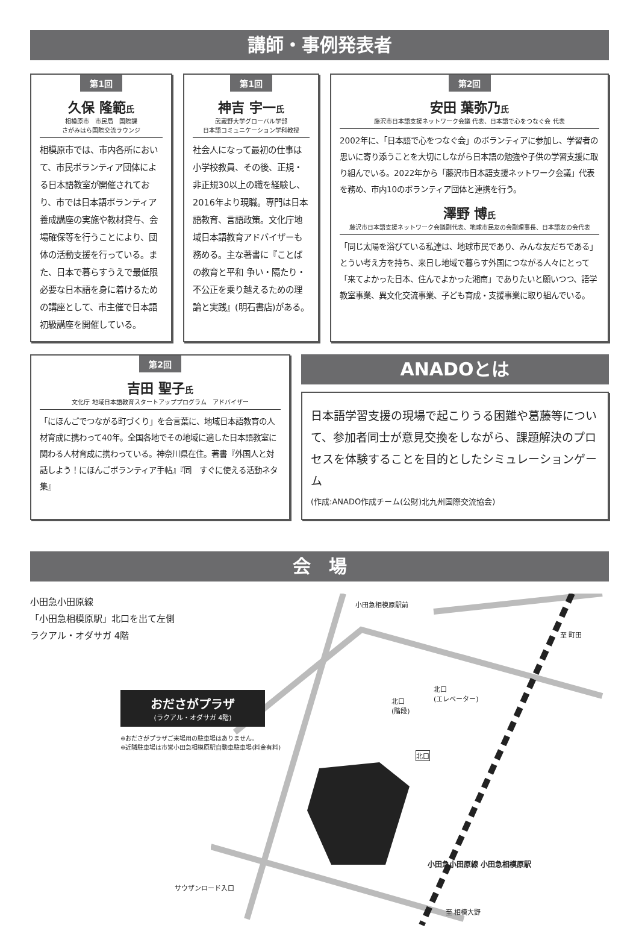講師・事例発表者
第1回
久保 隆範氏
相模原市　市民局　国際課
さがみはら国際交流ラウンジ
相模原市では、市内各所において、市民ボランティア団体による日本語教室が開催されており、市では日本語ボランティア養成講座の実施や教材貸与、会場確保等を行うことにより、団体の活動支援を行っている。また、日本で暮らすうえで最低限必要な日本語を身に着けるための講座として、市主催で日本語初級講座を開催している。
第1回
神吉 宇一氏
武蔵野大学グローバル学部
日本語コミュニケーション学科教授
社会人になって最初の仕事は小学校教員、その後、正規・非正規30以上の職を経験し、2016年より現職。専門は日本語教育、言語政策。文化庁地域日本語教育アドバイザーも務める。主な著書に『ことばの教育と平和 争い・隔たり・不公正を乗り越えるための理論と実践』(明石書店)がある。
第2回
安田 葉弥乃氏
藤沢市日本語支援ネットワーク会議 代表、日本語で心をつなぐ会 代表
2002年に、「日本語で心をつなぐ会」のボランティアに参加し、学習者の思いに寄り添うことを大切にしながら日本語の勉強や子供の学習支援に取り組んでいる。2022年から「藤沢市日本語支援ネットワーク会議」代表を務め、市内10のボランティア団体と連携を行う。
澤野 博氏
藤沢市日本語支援ネットワーク会議副代表、地球市民友の会副理事長、日本語友の会代表
「同じ太陽を浴びている私達は、地球市民であり、みんな友だちである」とうい考え方を持ち、来日し地域で暮らす外国につながる人々にとって「来てよかった日本、住んでよかった湘南」でありたいと願いつつ、語学教室事業、異文化交流事業、子ども育成・支援事業に取り組んでいる。
第2回
吉田 聖子氏
文化庁 地域日本語教育スタートアッププログラム　アドバイザー
「にほんごでつながる町づくり」を合言葉に、地域日本語教育の人材育成に携わって40年。全国各地でその地域に適した日本語教室に関わる人材育成に携わっている。神奈川県在住。著書『外国人と対話しよう！にほんごボランティア手帖』『同　すぐに使える活動ネタ集』
ANADOとは
日本語学習支援の現場で起こりうる困難や葛藤等について、参加者同士が意見交換をしながら、課題解決のプロセスを体験することを目的としたシミュレーションゲーム
(作成:ANADO作成チーム(公財)北九州国際交流協会)
会　場
小田急小田原線
「小田急相模原駅」北口を出て左側
ラクアル・オダサガ 4階
おださがプラザ
(ラクアル・オダサガ 4階)
※おださがプラザご来場用の駐車場はありません。
※近隣駐車場は市営小田急相模原駅自動車駐車場(料金有料)
小田急相模原駅前
北口
(階段)
北口
(エレベーター)
北口
サウザンロード入口
小田急小田原線 小田急相模原駅
至 町田
至 相模大野